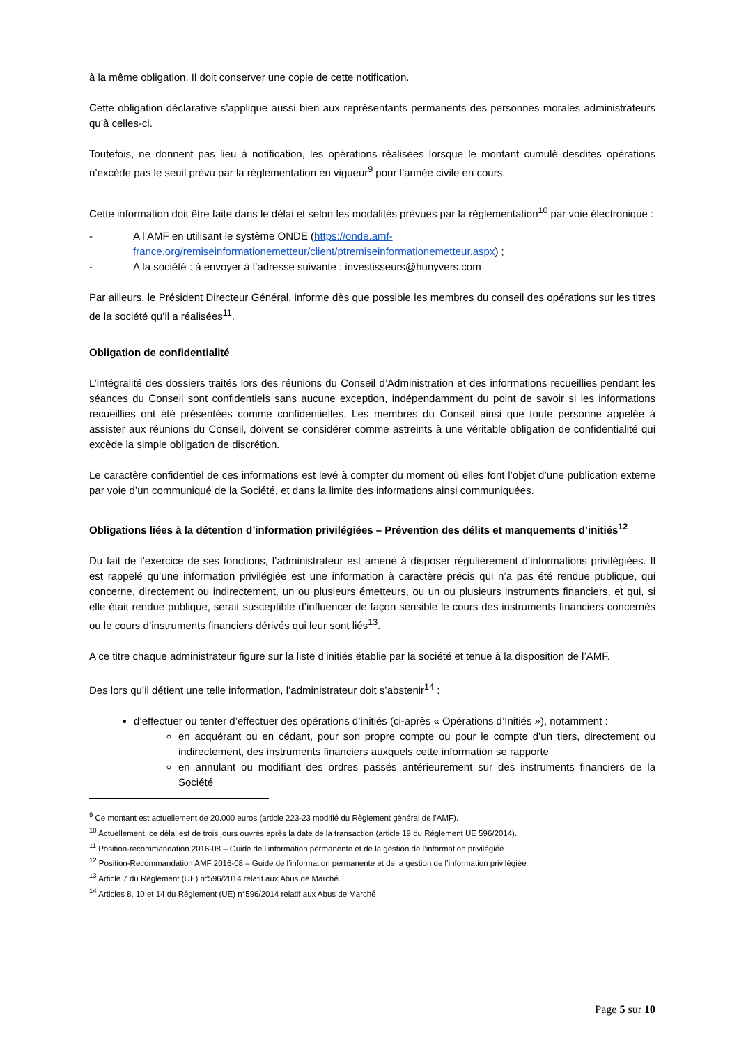à la même obligation. Il doit conserver une copie de cette notification.
Cette obligation déclarative s’applique aussi bien aux représentants permanents des personnes morales administrateurs qu’à celles-ci.
Toutefois, ne donnent pas lieu à notification, les opérations réalisées lorsque le montant cumulé desdites opérations n’excède pas le seuil prévu par la réglementation en vigueur<sup>9</sup> pour l’année civile en cours.
Cette information doit être faite dans le délai et selon les modalités prévues par la réglementation<sup>10</sup> par voie électronique :
- A l’AMF en utilisant le système ONDE (https://onde.amf-france.org/remiseinformationemetteur/client/ptremiseinformationemetteur.aspx) ;
- A la société : à envoyer à l’adresse suivante : investisseurs@hunyvers.com
Par ailleurs, le Président Directeur Général, informe dès que possible les membres du conseil des opérations sur les titres de la société qu’il a réalisées<sup>11</sup>.
Obligation de confidentialité
L’intégralité des dossiers traités lors des réunions du Conseil d’Administration et des informations recueillies pendant les séances du Conseil sont confidentiels sans aucune exception, indépendamment du point de savoir si les informations recueillies ont été présentées comme confidentielles. Les membres du Conseil ainsi que toute personne appelée à assister aux réunions du Conseil, doivent se considérer comme astreints à une véritable obligation de confidentialité qui excède la simple obligation de discrétion.
Le caractère confidentiel de ces informations est levé à compter du moment où elles font l’objet d’une publication externe par voie d’un communiqué de la Société, et dans la limite des informations ainsi communiquées.
Obligations liées à la détention d’information privilégiées – Prévention des délits et manquements d’initiés<sup>12</sup>
Du fait de l’exercice de ses fonctions, l’administrateur est amené à disposer régulièrement d’informations privilégiées. Il est rappelé qu’une information privilégiée est une information à caractère précis qui n’a pas été rendue publique, qui concerne, directement ou indirectement, un ou plusieurs émetteurs, ou un ou plusieurs instruments financiers, et qui, si elle était rendue publique, serait susceptible d’influencer de façon sensible le cours des instruments financiers concernés ou le cours d’instruments financiers dérivés qui leur sont liés<sup>13</sup>.
A ce titre chaque administrateur figure sur la liste d’initiés établie par la société et tenue à la disposition de l’AMF.
Des lors qu’il détient une telle information, l’administrateur doit s’abstenir<sup>14</sup> :
d’effectuer ou tenter d’effectuer des opérations d’initiés (ci-après « Opérations d’Initiés »), notamment :
en acquérant ou en cédant, pour son propre compte ou pour le compte d’un tiers, directement ou indirectement, des instruments financiers auxquels cette information se rapporte
en annulant ou modifiant des ordres passés antérieurement sur des instruments financiers de la Société
<sup>9</sup> Ce montant est actuellement de 20.000 euros (article 223-23 modifié du Règlement général de l’AMF).
<sup>10</sup> Actuellement, ce délai est de trois jours ouvrés après la date de la transaction (article 19 du Règlement UE 596/2014).
<sup>11</sup> Position-recommandation 2016-08 – Guide de l’information permanente et de la gestion de l’information privilégiée
<sup>12</sup> Position-Recommandation AMF 2016-08 – Guide de l’information permanente et de la gestion de l’information privilégiée
<sup>13</sup> Article 7 du Règlement (UE) n°596/2014 relatif aux Abus de Marché.
<sup>14</sup> Articles 8, 10 et 14 du Règlement (UE) n°596/2014 relatif aux Abus de Marché
Page 5 sur 10